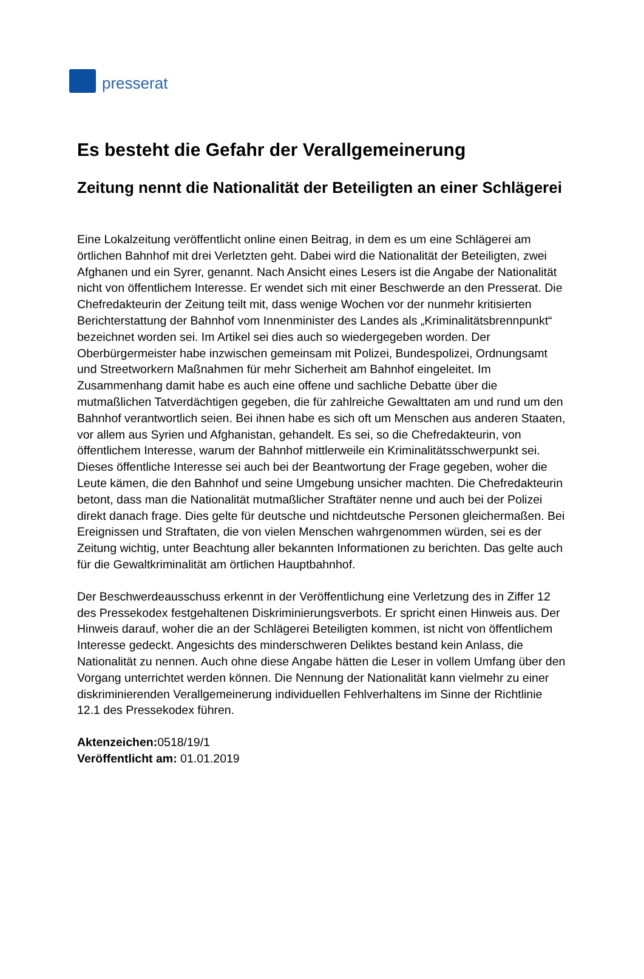presserat
Es besteht die Gefahr der Verallgemeinerung
Zeitung nennt die Nationalität der Beteiligten an einer Schlägerei
Eine Lokalzeitung veröffentlicht online einen Beitrag, in dem es um eine Schlägerei am örtlichen Bahnhof mit drei Verletzten geht. Dabei wird die Nationalität der Beteiligten, zwei Afghanen und ein Syrer, genannt. Nach Ansicht eines Lesers ist die Angabe der Nationalität nicht von öffentlichem Interesse. Er wendet sich mit einer Beschwerde an den Presserat. Die Chefredakteurin der Zeitung teilt mit, dass wenige Wochen vor der nunmehr kritisierten Berichterstattung der Bahnhof vom Innenminister des Landes als „Kriminalitätsbrennpunkt“ bezeichnet worden sei. Im Artikel sei dies auch so wiedergegeben worden. Der Oberbürgermeister habe inzwischen gemeinsam mit Polizei, Bundespolizei, Ordnungsamt und Streetworkern Maßnahmen für mehr Sicherheit am Bahnhof eingeleitet. Im Zusammenhang damit habe es auch eine offene und sachliche Debatte über die mutmaßlichen Tatverdächtigen gegeben, die für zahlreiche Gewalttaten am und rund um den Bahnhof verantwortlich seien. Bei ihnen habe es sich oft um Menschen aus anderen Staaten, vor allem aus Syrien und Afghanistan, gehandelt. Es sei, so die Chefredakteurin, von öffentlichem Interesse, warum der Bahnhof mittlerweile ein Kriminalitätsschwerpunkt sei. Dieses öffentliche Interesse sei auch bei der Beantwortung der Frage gegeben, woher die Leute kämen, die den Bahnhof und seine Umgebung unsicher machten. Die Chefredakteurin betont, dass man die Nationalität mutmaßlicher Straftäter nenne und auch bei der Polizei direkt danach frage. Dies gelte für deutsche und nichtdeutsche Personen gleichermaßen. Bei Ereignissen und Straftaten, die von vielen Menschen wahrgenommen würden, sei es der Zeitung wichtig, unter Beachtung aller bekannten Informationen zu berichten. Das gelte auch für die Gewaltkriminalität am örtlichen Hauptbahnhof.
Der Beschwerdeausschuss erkennt in der Veröffentlichung eine Verletzung des in Ziffer 12 des Pressekodex festgehaltenen Diskriminierungsverbots. Er spricht einen Hinweis aus. Der Hinweis darauf, woher die an der Schlägerei Beteiligten kommen, ist nicht von öffentlichem Interesse gedeckt. Angesichts des minderschweren Deliktes bestand kein Anlass, die Nationalität zu nennen. Auch ohne diese Angabe hätten die Leser in vollem Umfang über den Vorgang unterrichtet werden können. Die Nennung der Nationalität kann vielmehr zu einer diskriminierenden Verallgemeinerung individuellen Fehlverhaltens im Sinne der Richtlinie 12.1 des Pressekodex führen.
Aktenzeichen: 0518/19/1
Veröffentlicht am: 01.01.2019